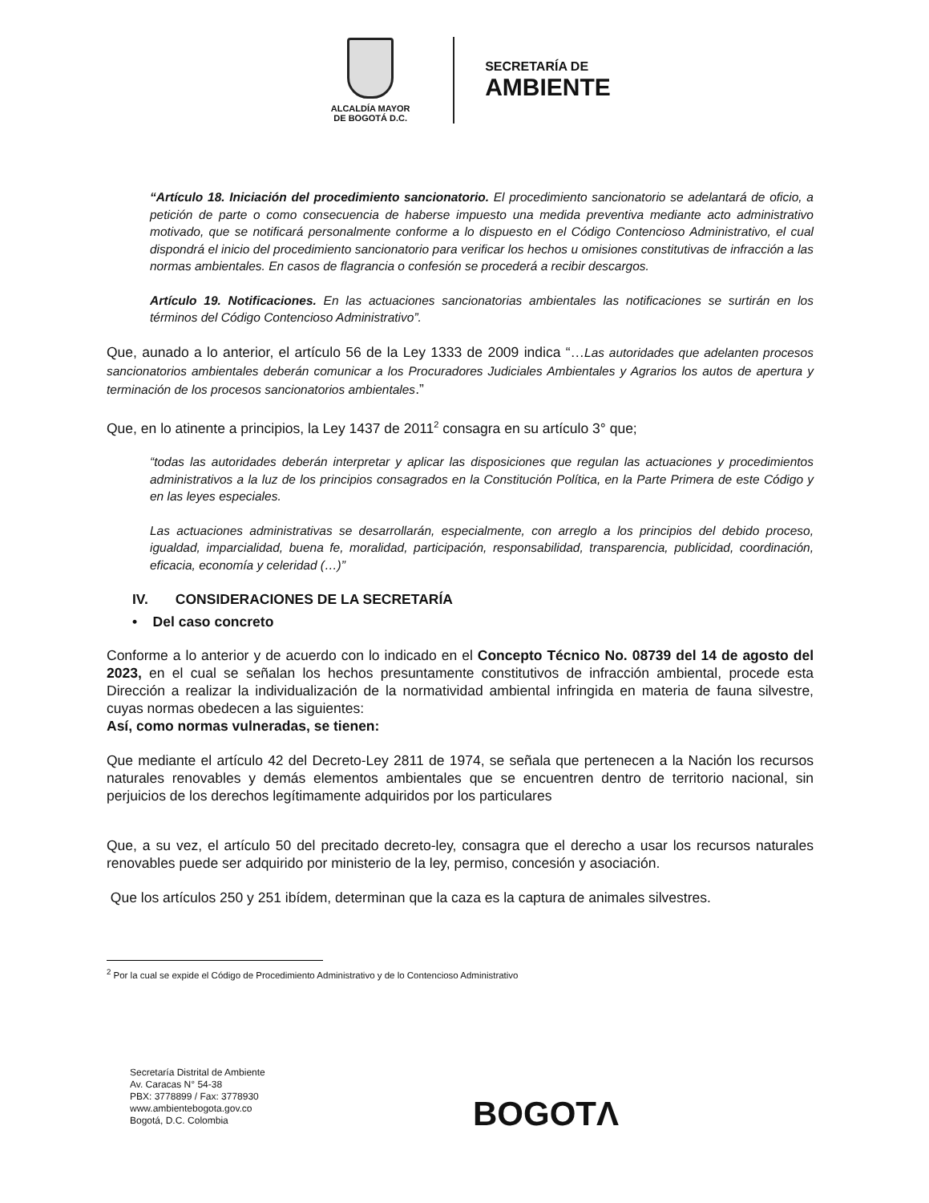ALCALDÍA MAYOR
DE BOGOTÁ D.C.
SECRETARÍA DE
AMBIENTE
“Artículo 18. Iniciación del procedimiento sancionatorio. El procedimiento sancionatorio se adelantará de oficio, a petición de parte o como consecuencia de haberse impuesto una medida preventiva mediante acto administrativo motivado, que se notificará personalmente conforme a lo dispuesto en el Código Contencioso Administrativo, el cual dispondrá el inicio del procedimiento sancionatorio para verificar los hechos u omisiones constitutivas de infracción a las normas ambientales. En casos de flagrancia o confesión se procederá a recibir descargos.
Artículo 19. Notificaciones. En las actuaciones sancionatorias ambientales las notificaciones se surtirán en los términos del Código Contencioso Administrativo”.
Que, aunado a lo anterior, el artículo 56 de la Ley 1333 de 2009 indica “…Las autoridades que adelanten procesos sancionatorios ambientales deberán comunicar a los Procuradores Judiciales Ambientales y Agrarios los autos de apertura y terminación de los procesos sancionatorios ambientales.”
Que, en lo atinente a principios, la Ley 1437 de 2011<sup>2</sup> consagra en su artículo 3° que;
“todas las autoridades deberán interpretar y aplicar las disposiciones que regulan las actuaciones y procedimientos administrativos a la luz de los principios consagrados en la Constitución Política, en la Parte Primera de este Código y en las leyes especiales.
Las actuaciones administrativas se desarrollarán, especialmente, con arreglo a los principios del debido proceso, igualdad, imparcialidad, buena fe, moralidad, participación, responsabilidad, transparencia, publicidad, coordinación, eficacia, economía y celeridad (…)”
IV. CONSIDERACIONES DE LA SECRETARÍA
• Del caso concreto
Conforme a lo anterior y de acuerdo con lo indicado en el Concepto Técnico No. 08739 del 14 de agosto del 2023, en el cual se señalan los hechos presuntamente constitutivos de infracción ambiental, procede esta Dirección a realizar la individualización de la normatividad ambiental infringida en materia de fauna silvestre, cuyas normas obedecen a las siguientes:
Así, como normas vulneradas, se tienen:
Que mediante el artículo 42 del Decreto-Ley 2811 de 1974, se señala que pertenecen a la Nación los recursos naturales renovables y demás elementos ambientales que se encuentren dentro de territorio nacional, sin perjuicios de los derechos legítimamente adquiridos por los particulares
Que, a su vez, el artículo 50 del precitado decreto-ley, consagra que el derecho a usar los recursos naturales renovables puede ser adquirido por ministerio de la ley, permiso, concesión y asociación.
Que los artículos 250 y 251 ibídem, determinan que la caza es la captura de animales silvestres.
<sup>2</sup> Por la cual se expide el Código de Procedimiento Administrativo y de lo Contencioso Administrativo
Secretaría Distrital de Ambiente
Av. Caracas N° 54-38
PBX: 3778899 / Fax: 3778930
www.ambientebogota.gov.co
Bogotá, D.C. Colombia
BOGOTΛ